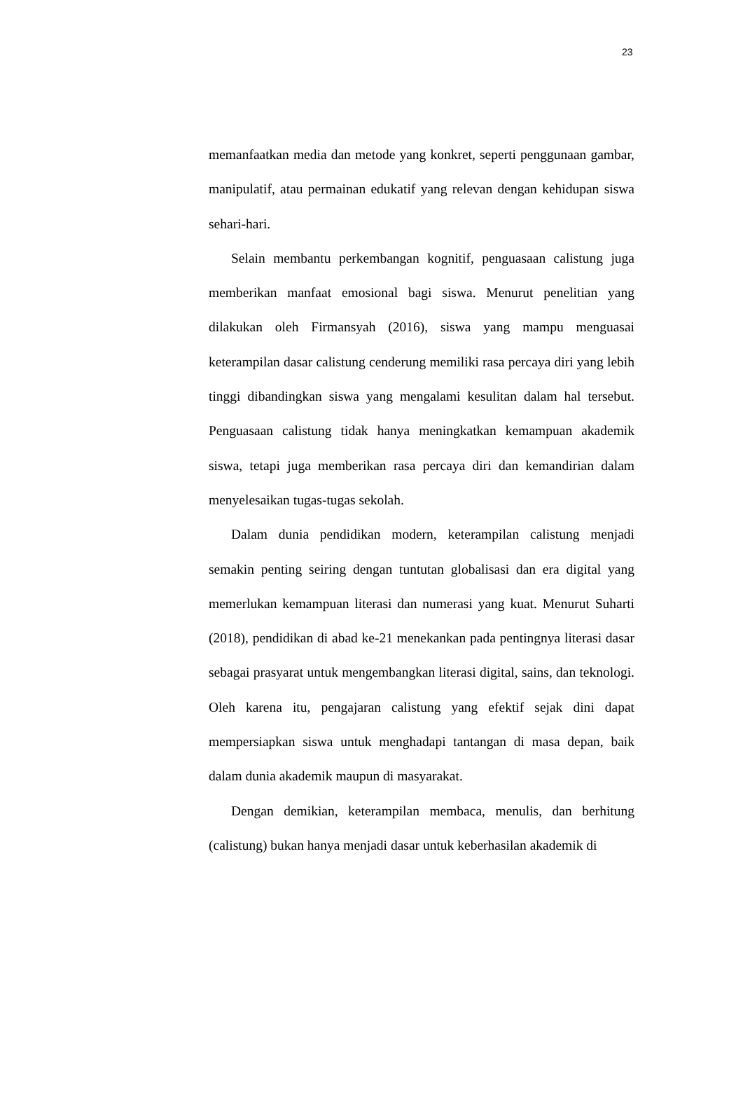23
memanfaatkan media dan metode yang konkret, seperti penggunaan gambar, manipulatif, atau permainan edukatif yang relevan dengan kehidupan siswa sehari-hari.
Selain membantu perkembangan kognitif, penguasaan calistung juga memberikan manfaat emosional bagi siswa. Menurut penelitian yang dilakukan oleh Firmansyah (2016), siswa yang mampu menguasai keterampilan dasar calistung cenderung memiliki rasa percaya diri yang lebih tinggi dibandingkan siswa yang mengalami kesulitan dalam hal tersebut. Penguasaan calistung tidak hanya meningkatkan kemampuan akademik siswa, tetapi juga memberikan rasa percaya diri dan kemandirian dalam menyelesaikan tugas-tugas sekolah.
Dalam dunia pendidikan modern, keterampilan calistung menjadi semakin penting seiring dengan tuntutan globalisasi dan era digital yang memerlukan kemampuan literasi dan numerasi yang kuat. Menurut Suharti (2018), pendidikan di abad ke-21 menekankan pada pentingnya literasi dasar sebagai prasyarat untuk mengembangkan literasi digital, sains, dan teknologi. Oleh karena itu, pengajaran calistung yang efektif sejak dini dapat mempersiapkan siswa untuk menghadapi tantangan di masa depan, baik dalam dunia akademik maupun di masyarakat.
Dengan demikian, keterampilan membaca, menulis, dan berhitung (calistung) bukan hanya menjadi dasar untuk keberhasilan akademik di